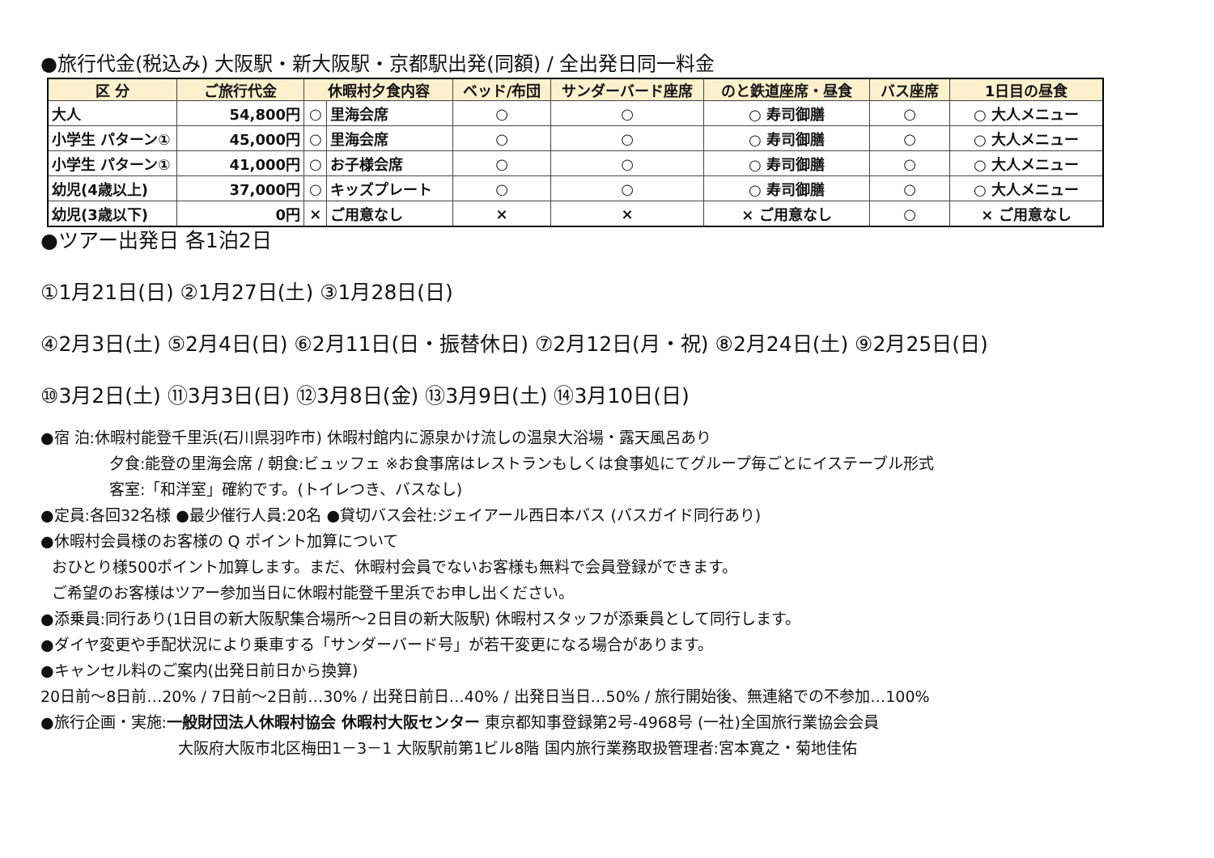●旅行代金(税込み) 大阪駅・新大阪駅・京都駅出発(同額) / 全出発日同一料金
| 区 分 | ご旅行代金 | 休暇村夕食内容 | | ベッド/布団 | サンダーバード座席 | のと鉄道座席・昼食 | バス座席 | 1日目の昼食 |
| --- | --- | --- | --- | --- | --- | --- | --- | --- |
| 大人 | 54,800円 | ○ | 里海会席 | ○ | ○ | ○ 寿司御膳 | ○ | ○ 大人メニュー |
| 小学生 パターン① | 45,000円 | ○ | 里海会席 | ○ | ○ | ○ 寿司御膳 | ○ | ○ 大人メニュー |
| 小学生 パターン① | 41,000円 | ○ | お子様会席 | ○ | ○ | ○ 寿司御膳 | ○ | ○ 大人メニュー |
| 幼児(4歳以上) | 37,000円 | ○ | キッズプレート | ○ | ○ | ○ 寿司御膳 | ○ | ○ 大人メニュー |
| 幼児(3歳以下) | 0円 | × | ご用意なし | × | × | × ご用意なし | ○ | × ご用意なし |
●ツアー出発日 各1泊2日
①1月21日(日) ②1月27日(土) ③1月28日(日)
④2月3日(土) ⑤2月4日(日) ⑥2月11日(日・振替休日) ⑦2月12日(月・祝) ⑧2月24日(土) ⑨2月25日(日)
⑩3月2日(土) ⑪3月3日(日) ⑫3月8日(金) ⑬3月9日(土) ⑭3月10日(日)
●宿 泊:休暇村能登千里浜(石川県羽咋市) 休暇村館内に源泉かけ流しの温泉大浴場・露天風呂あり
夕食:能登の里海会席 / 朝食:ビュッフェ ※お食事席はレストランもしくは食事処にてグループ毎ごとにイステーブル形式
客室:「和洋室」確約です。(トイレつき、バスなし)
●定員:各回32名様 ●最少催行人員:20名 ●貸切バス会社:ジェイアール西日本バス (バスガイド同行あり)
●休暇村会員様のお客様の Q ポイント加算について
おひとり様500ポイント加算します。まだ、休暇村会員でないお客様も無料で会員登録ができます。
ご希望のお客様はツアー参加当日に休暇村能登千里浜でお申し出ください。
●添乗員:同行あり(1日目の新大阪駅集合場所～2日目の新大阪駅) 休暇村スタッフが添乗員として同行します。
●ダイヤ変更や手配状況により乗車する「サンダーバード号」が若干変更になる場合があります。
●キャンセル料のご案内(出発日前日から換算)
20日前～8日前…20% / 7日前～2日前…30% / 出発日前日…40% / 出発日当日…50% / 旅行開始後、無連絡での不参加…100%
●旅行企画・実施:一般財団法人休暇村協会 休暇村大阪センター 東京都知事登録第2号-4968号 (一社)全国旅行業協会会員
大阪府大阪市北区梅田1－3－1 大阪駅前第1ビル8階 国内旅行業務取扱管理者:宮本寛之・菊地佳佑